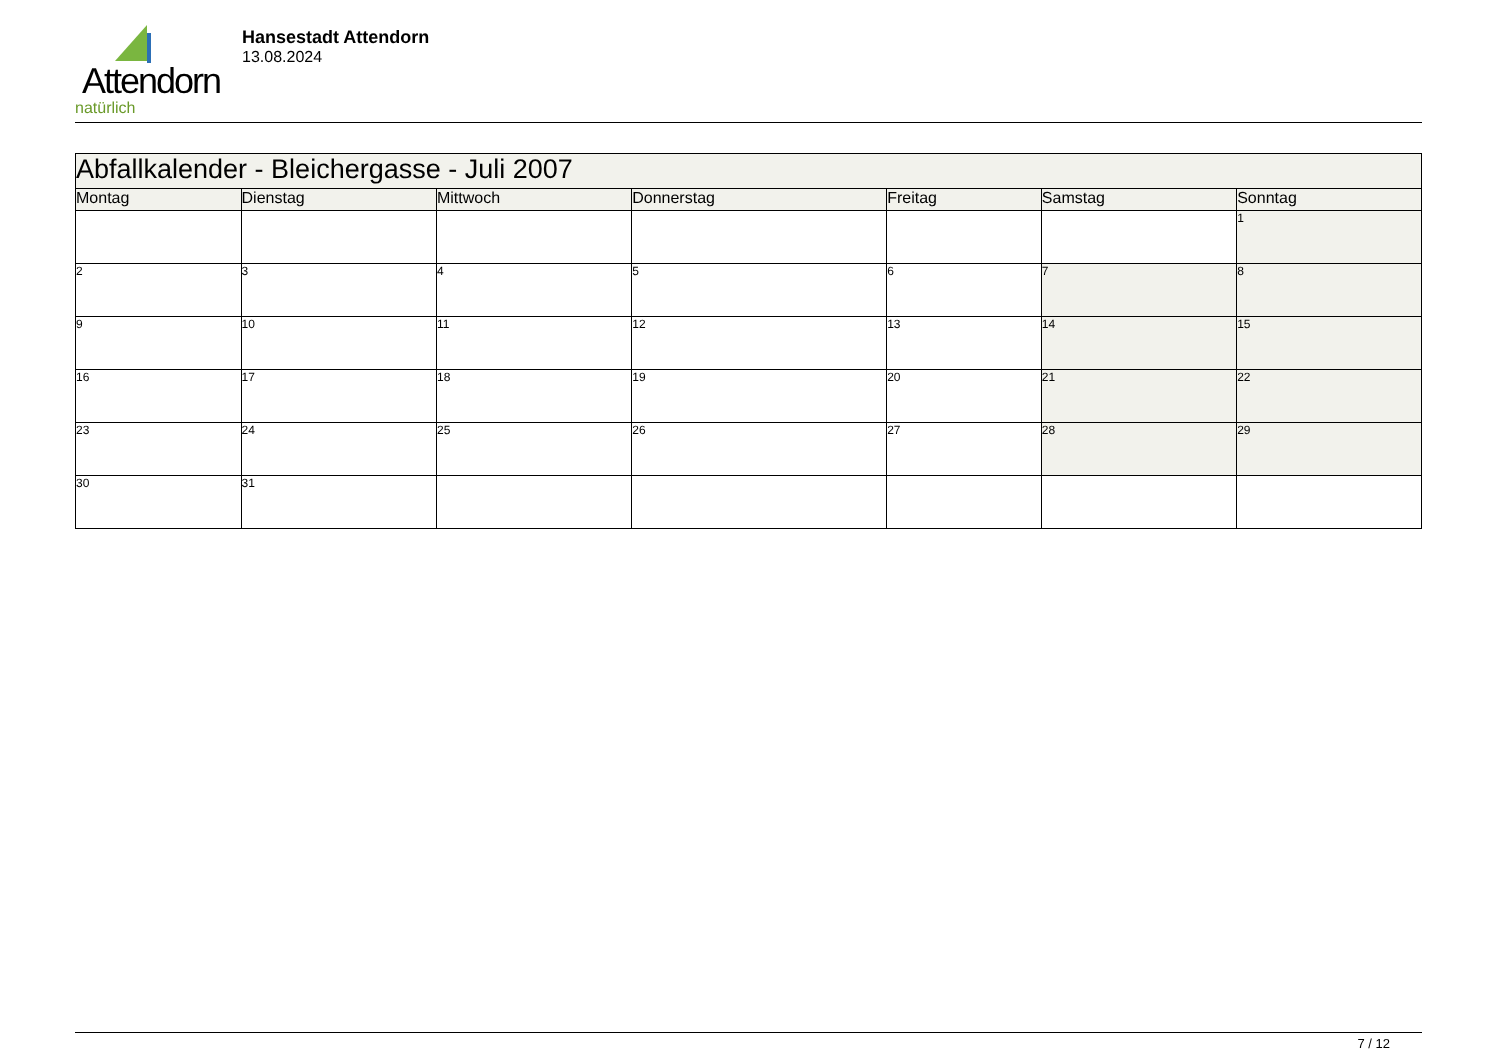Attendorn
natürlich
Hansestadt Attendorn
13.08.2024
| Abfallkalender - Bleichergasse - Juli 2007 | | | | | | |
| --- | --- | --- | --- | --- | --- | --- |
| Montag | Dienstag | Mittwoch | Donnerstag | Freitag | Samstag | Sonntag |
| | | | | | | 1 |
| 2 | 3 | 4 | 5 | 6 | 7 | 8 |
| 9 | 10 | 11 | 12 | 13 | 14 | 15 |
| 16 | 17 | 18 | 19 | 20 | 21 | 22 |
| 23 | 24 | 25 | 26 | 27 | 28 | 29 |
| 30 | 31 | | | | | |
7 / 12